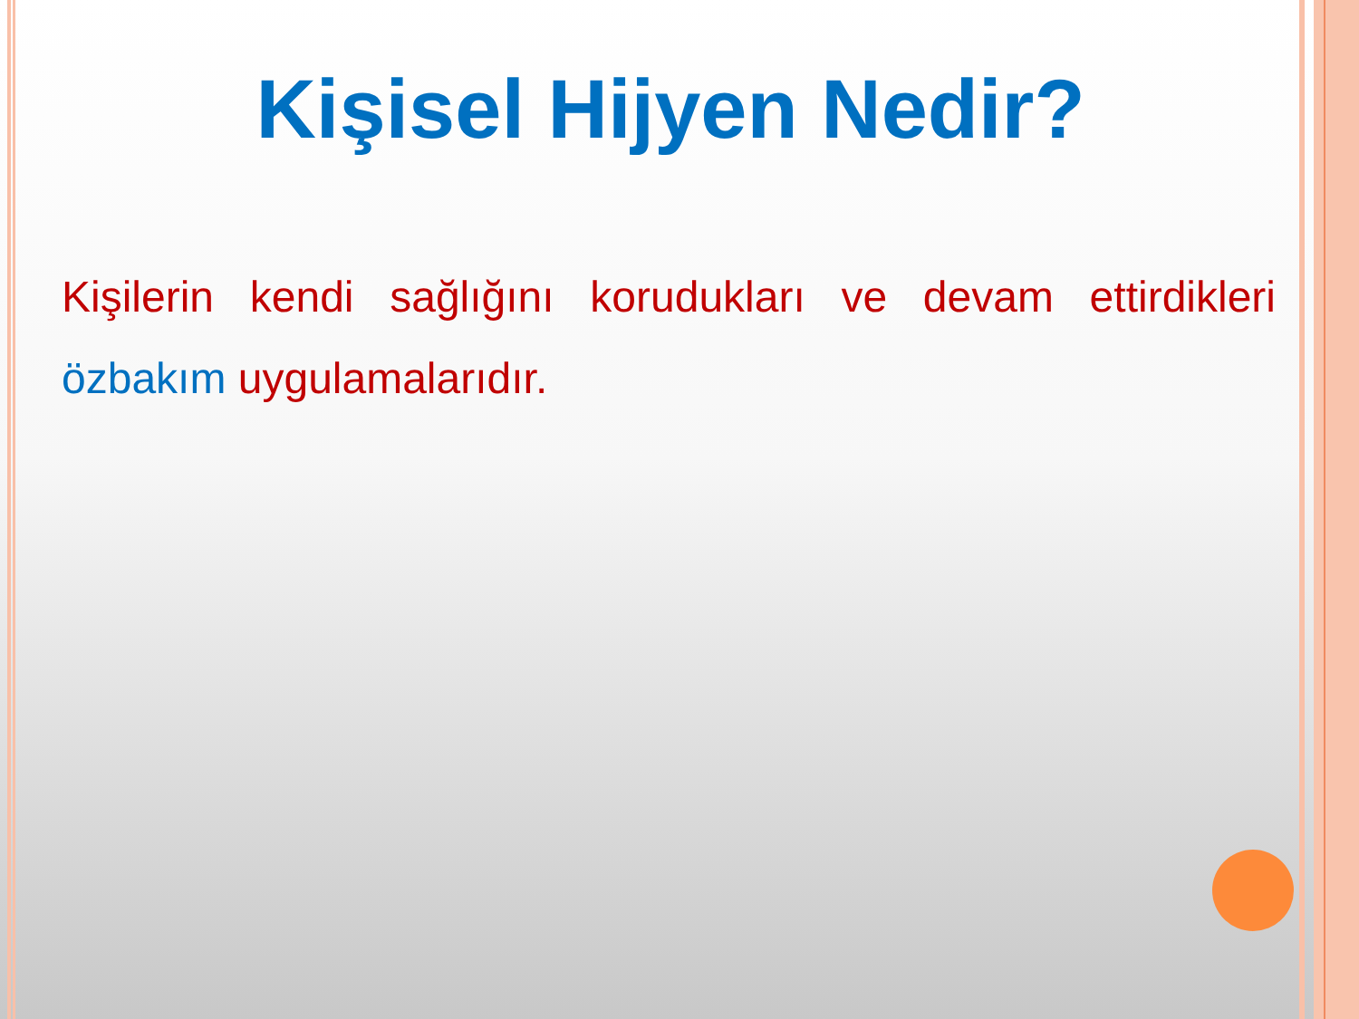Kişisel Hijyen Nedir?
Kişilerin kendi sağlığını korudukları ve devam ettirdikleri özbakım uygulamalarıdır.